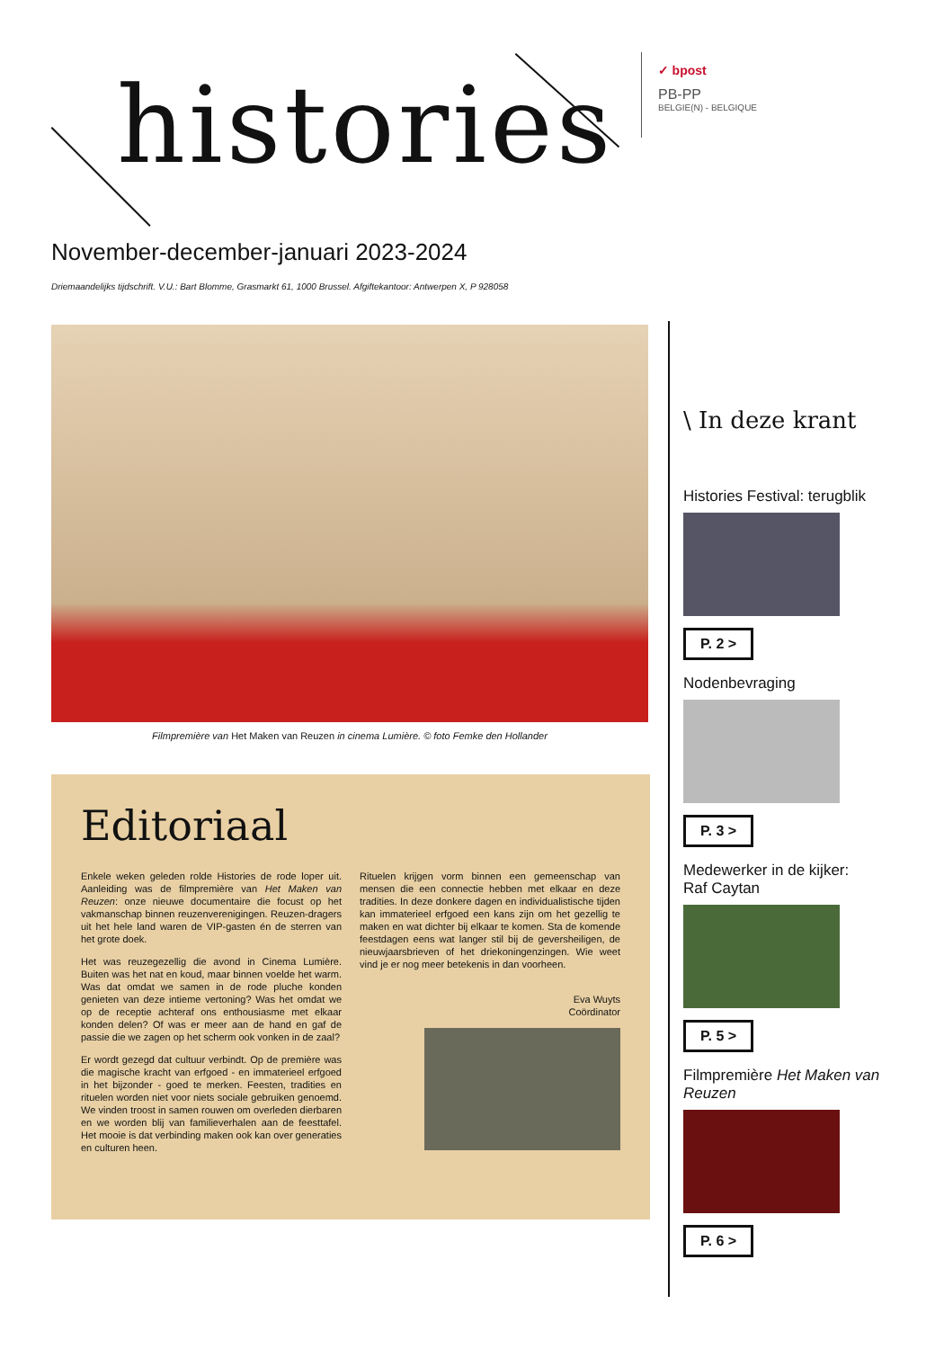histories
✓ bpost
PB-PP
BELGIE(N) - BELGIQUE
November-december-januari 2023-2024
Driemaandelijks tijdschrift. V.U.: Bart Blomme, Grasmarkt 61, 1000 Brussel. Afgiftekantoor: Antwerpen X, P 928058
Filmpremière van Het Maken van Reuzen in cinema Lumière. © foto Femke den Hollander
Editoriaal
Enkele weken geleden rolde Histories de rode loper uit. Aanleiding was de filmpremière van Het Maken van Reuzen: onze nieuwe documentaire die focust op het vakmanschap binnen reuzenverenigingen. Reuzen-dragers uit het hele land waren de VIP-gasten én de sterren van het grote doek.
Het was reuzegezellig die avond in Cinema Lumière. Buiten was het nat en koud, maar binnen voelde het warm. Was dat omdat we samen in de rode pluche konden genieten van deze intieme vertoning? Was het omdat we op de receptie achteraf ons enthousiasme met elkaar konden delen? Of was er meer aan de hand en gaf de passie die we zagen op het scherm ook vonken in de zaal?
Er wordt gezegd dat cultuur verbindt. Op de première was die magische kracht van erfgoed - en immaterieel erfgoed in het bijzonder - goed te merken. Feesten, tradities en rituelen worden niet voor niets sociale gebruiken genoemd. We vinden troost in samen rouwen om overleden dierbaren en we worden blij van familieverhalen aan de feesttafel. Het mooie is dat verbinding maken ook kan over generaties en culturen heen.
Rituelen krijgen vorm binnen een gemeenschap van mensen die een connectie hebben met elkaar en deze tradities. In deze donkere dagen en individualistische tijden kan immaterieel erfgoed een kans zijn om het gezellig te maken en wat dichter bij elkaar te komen. Sta de komende feestdagen eens wat langer stil bij de gevers­heiligen, de nieuwjaarsbrieven of het driekoningenzingen. Wie weet vind je er nog meer betekenis in dan voorheen.
Eva Wuyts
Coördinator
\ In deze krant
Histories Festival: terugblik
P. 2 >
Nodenbevraging
P. 3 >
Medewerker in de kijker:
Raf Caytan
P. 5 >
Filmpremière Het Maken van Reuzen
P. 6 >